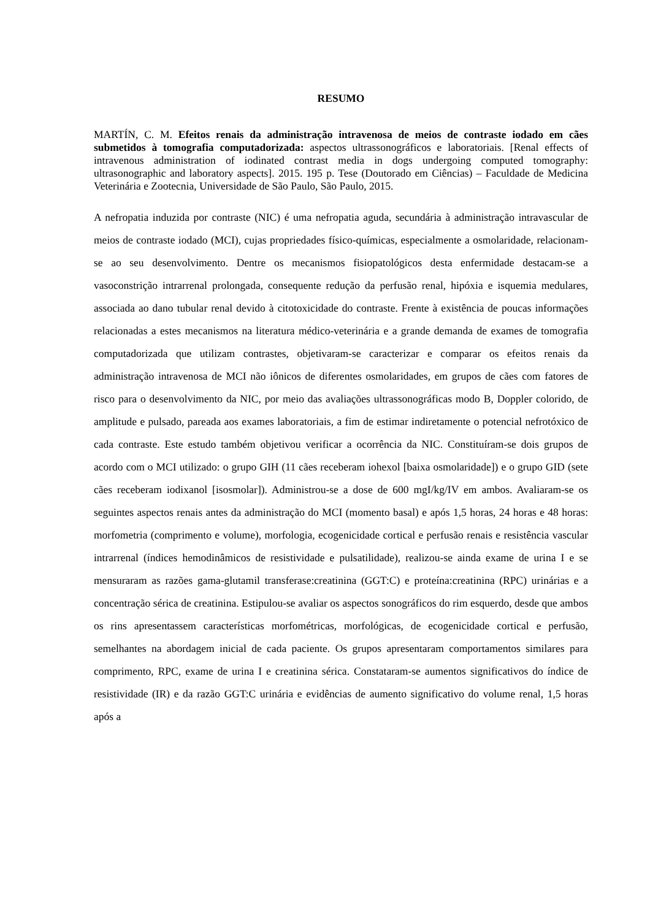RESUMO
MARTÍN, C. M. Efeitos renais da administração intravenosa de meios de contraste iodado em cães submetidos à tomografia computadorizada: aspectos ultrassonográficos e laboratoriais. [Renal effects of intravenous administration of iodinated contrast media in dogs undergoing computed tomography: ultrasonographic and laboratory aspects]. 2015. 195 p. Tese (Doutorado em Ciências) – Faculdade de Medicina Veterinária e Zootecnia, Universidade de São Paulo, São Paulo, 2015.
A nefropatia induzida por contraste (NIC) é uma nefropatia aguda, secundária à administração intravascular de meios de contraste iodado (MCI), cujas propriedades físico-químicas, especialmente a osmolaridade, relacionam-se ao seu desenvolvimento. Dentre os mecanismos fisiopatológicos desta enfermidade destacam-se a vasoconstrição intrarrenal prolongada, consequente redução da perfusão renal, hipóxia e isquemia medulares, associada ao dano tubular renal devido à citotoxicidade do contraste. Frente à existência de poucas informações relacionadas a estes mecanismos na literatura médico-veterinária e a grande demanda de exames de tomografia computadorizada que utilizam contrastes, objetivaram-se caracterizar e comparar os efeitos renais da administração intravenosa de MCI não iônicos de diferentes osmolaridades, em grupos de cães com fatores de risco para o desenvolvimento da NIC, por meio das avaliações ultrassonográficas modo B, Doppler colorido, de amplitude e pulsado, pareada aos exames laboratoriais, a fim de estimar indiretamente o potencial nefrotóxico de cada contraste. Este estudo também objetivou verificar a ocorrência da NIC. Constituíram-se dois grupos de acordo com o MCI utilizado: o grupo GIH (11 cães receberam iohexol [baixa osmolaridade]) e o grupo GID (sete cães receberam iodixanol [isosmolar]). Administrou-se a dose de 600 mgI/kg/IV em ambos. Avaliaram-se os seguintes aspectos renais antes da administração do MCI (momento basal) e após 1,5 horas, 24 horas e 48 horas: morfometria (comprimento e volume), morfologia, ecogenicidade cortical e perfusão renais e resistência vascular intrarrenal (índices hemodinâmicos de resistividade e pulsatilidade), realizou-se ainda exame de urina I e se mensuraram as razões gama-glutamil transferase:creatinina (GGT:C) e proteína:creatinina (RPC) urinárias e a concentração sérica de creatinina. Estipulou-se avaliar os aspectos sonográficos do rim esquerdo, desde que ambos os rins apresentassem características morfométricas, morfológicas, de ecogenicidade cortical e perfusão, semelhantes na abordagem inicial de cada paciente. Os grupos apresentaram comportamentos similares para comprimento, RPC, exame de urina I e creatinina sérica. Constataram-se aumentos significativos do índice de resistividade (IR) e da razão GGT:C urinária e evidências de aumento significativo do volume renal, 1,5 horas após a